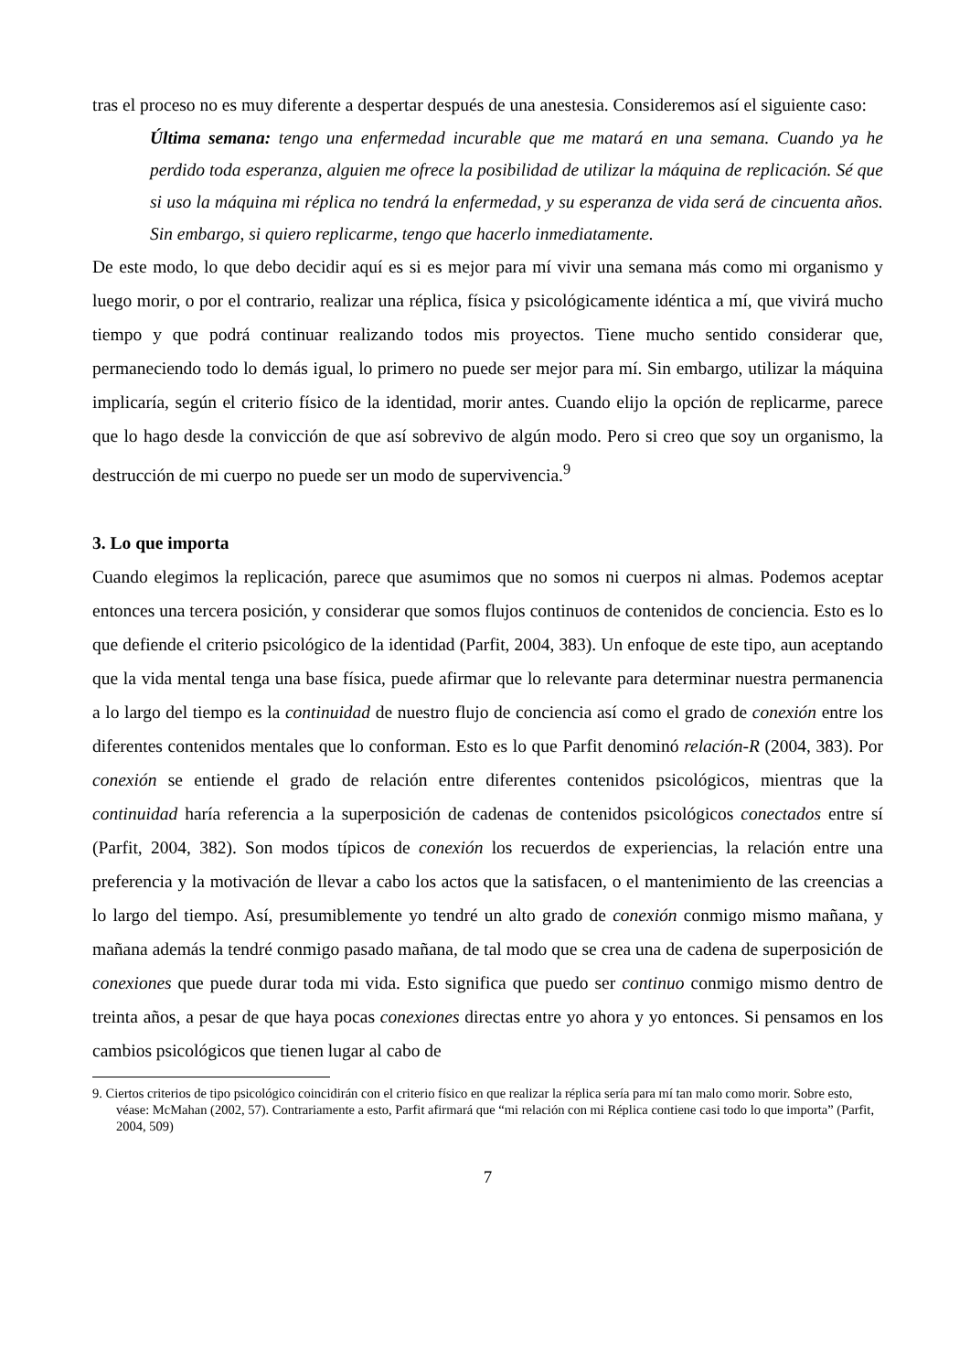tras el proceso no es muy diferente a despertar después de una anestesia. Consideremos así el siguiente caso:
Última semana: tengo una enfermedad incurable que me matará en una semana. Cuando ya he perdido toda esperanza, alguien me ofrece la posibilidad de utilizar la máquina de replicación. Sé que si uso la máquina mi réplica no tendrá la enfermedad, y su esperanza de vida será de cincuenta años. Sin embargo, si quiero replicarme, tengo que hacerlo inmediatamente.
De este modo, lo que debo decidir aquí es si es mejor para mí vivir una semana más como mi organismo y luego morir, o por el contrario, realizar una réplica, física y psicológicamente idéntica a mí, que vivirá mucho tiempo y que podrá continuar realizando todos mis proyectos. Tiene mucho sentido considerar que, permaneciendo todo lo demás igual, lo primero no puede ser mejor para mí. Sin embargo, utilizar la máquina implicaría, según el criterio físico de la identidad, morir antes. Cuando elijo la opción de replicarme, parece que lo hago desde la convicción de que así sobrevivo de algún modo. Pero si creo que soy un organismo, la destrucción de mi cuerpo no puede ser un modo de supervivencia.<sup>9</sup>
3. Lo que importa
Cuando elegimos la replicación, parece que asumimos que no somos ni cuerpos ni almas. Podemos aceptar entonces una tercera posición, y considerar que somos flujos continuos de contenidos de conciencia. Esto es lo que defiende el criterio psicológico de la identidad (Parfit, 2004, 383). Un enfoque de este tipo, aun aceptando que la vida mental tenga una base física, puede afirmar que lo relevante para determinar nuestra permanencia a lo largo del tiempo es la continuidad de nuestro flujo de conciencia así como el grado de conexión entre los diferentes contenidos mentales que lo conforman. Esto es lo que Parfit denominó relación-R (2004, 383). Por conexión se entiende el grado de relación entre diferentes contenidos psicológicos, mientras que la continuidad haría referencia a la superposición de cadenas de contenidos psicológicos conectados entre sí (Parfit, 2004, 382). Son modos típicos de conexión los recuerdos de experiencias, la relación entre una preferencia y la motivación de llevar a cabo los actos que la satisfacen, o el mantenimiento de las creencias a lo largo del tiempo. Así, presumiblemente yo tendré un alto grado de conexión conmigo mismo mañana, y mañana además la tendré conmigo pasado mañana, de tal modo que se crea una de cadena de superposición de conexiones que puede durar toda mi vida. Esto significa que puedo ser continuo conmigo mismo dentro de treinta años, a pesar de que haya pocas conexiones directas entre yo ahora y yo entonces. Si pensamos en los cambios psicológicos que tienen lugar al cabo de
9. Ciertos criterios de tipo psicológico coincidirán con el criterio físico en que realizar la réplica sería para mí tan malo como morir. Sobre esto, véase: McMahan (2002, 57). Contrariamente a esto, Parfit afirmará que “mi relación con mi Réplica contiene casi todo lo que importa” (Parfit, 2004, 509)
7